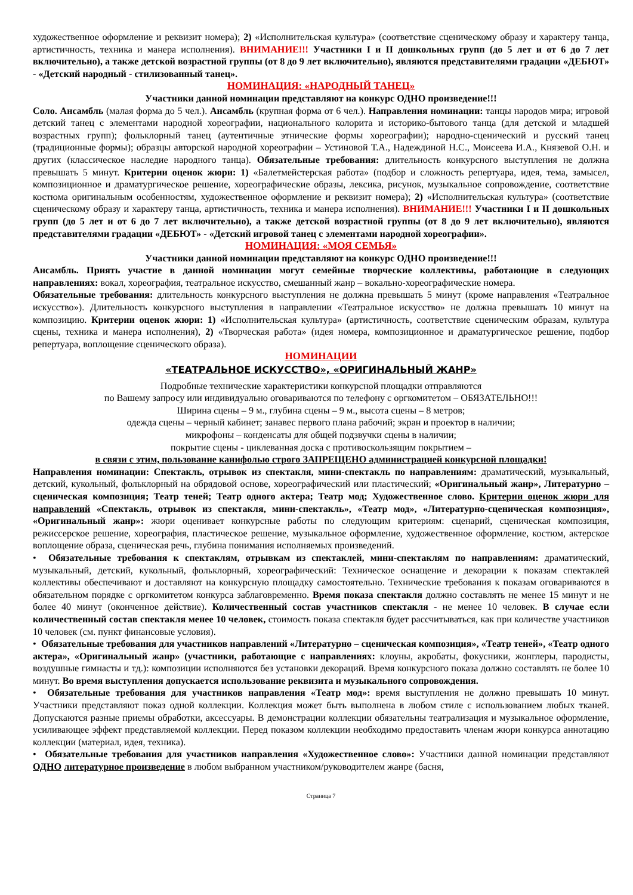художественное оформление и реквизит номера); 2) «Исполнительская культура» (соответствие сценическому образу и характеру танца, артистичность, техника и манера исполнения). ВНИМАНИЕ!!! Участники I и II дошкольных групп (до 5 лет и от 6 до 7 лет включительно), а также детской возрастной группы (от 8 до 9 лет включительно), являются представителями градации «ДЕБЮТ» - «Детский народный - стилизованный танец».
НОМИНАЦИЯ: «НАРОДНЫЙ ТАНЕЦ»
Участники данной номинации представляют на конкурс ОДНО произведение!!!
Соло. Ансамбль (малая форма до 5 чел.). Ансамбль (крупная форма от 6 чел.). Направления номинации: танцы народов мира; игровой детский танец с элементами народной хореографии, национального колорита и историко-бытового танца (для детской и младшей возрастных групп); фольклорный танец (аутентичные этнические формы хореографии); народно-сценический и русский танец (традиционные формы); образцы авторской народной хореографии – Устиновой Т.А., Надеждиной Н.С., Моисеева И.А., Князевой О.Н. и других (классическое наследие народного танца). Обязательные требования: длительность конкурсного выступления не должна превышать 5 минут. Критерии оценок жюри: 1) «Балетмейстерская работа» (подбор и сложность репертуара, идея, тема, замысел, композиционное и драматургическое решение, хореографические образы, лексика, рисунок, музыкальное сопровождение, соответствие костюма оригинальным особенностям, художественное оформление и реквизит номера); 2) «Исполнительская культура» (соответствие сценическому образу и характеру танца, артистичность, техника и манера исполнения). ВНИМАНИЕ!!! Участники I и II дошкольных групп (до 5 лет и от 6 до 7 лет включительно), а также детской возрастной группы (от 8 до 9 лет включительно), являются представителями градации «ДЕБЮТ» - «Детский игровой танец с элементами народной хореографии».
НОМИНАЦИЯ: «МОЯ СЕМЬЯ»
Участники данной номинации представляют на конкурс ОДНО произведение!!!
Ансамбль. Приять участие в данной номинации могут семейные творческие коллективы, работающие в следующих направлениях: вокал, хореография, театральное искусство, смешанный жанр – вокально-хореографические номера.
Обязательные требования: длительность конкурсного выступления не должна превышать 5 минут (кроме направления «Театральное искусство»). Длительность конкурсного выступления в направлении «Театральное искусство» не должна превышать 10 минут на композицию. Критерии оценок жюри: 1) «Исполнительская культура» (артистичность, соответствие сценическим образам, культура сцены, техника и манера исполнения), 2) «Творческая работа» (идея номера, композиционное и драматургическое решение, подбор репертуара, воплощение сценического образа).
НОМИНАЦИИ
«ТЕАТРАЛЬНОЕ ИСКУССТВО», «ОРИГИНАЛЬНЫЙ ЖАНР»
Подробные технические характеристики конкурсной площадки отправляются
по Вашему запросу или индивидуально оговариваются по телефону с оргкомитетом – ОБЯЗАТЕЛЬНО!!!
Ширина сцены – 9 м., глубина сцены – 9 м., высота сцены – 8 метров;
одежда сцены – черный кабинет; занавес первого плана рабочий; экран и проектор в наличии;
микрофоны – конденсаты для общей подзвучки сцены в наличии;
покрытие сцены - циклеванная доска с противоскользящим покрытием –
в связи с этим, пользование канифолью строго ЗАПРЕЩЕНО администрацией конкурсной площадки!
Направления номинации: Спектакль, отрывок из спектакля, мини-спектакль по направлениям: драматический, музыкальный, детский, кукольный, фольклорный на обрядовой основе, хореографический или пластический; «Оригинальный жанр», Литературно – сценическая композиция; Театр теней; Театр одного актера; Театр мод; Художественное слово. Критерии оценок жюри для направлений «Спектакль, отрывок из спектакля, мини-спектакль», «Театр мод», «Литературно-сценическая композиция», «Оригинальный жанр»: жюри оценивает конкурсные работы по следующим критериям: сценарий, сценическая композиция, режиссерское решение, хореография, пластическое решение, музыкальное оформление, художественное оформление, костюм, актерское воплощение образа, сценическая речь, глубина понимания исполняемых произведений.
• Обязательные требования к спектаклям, отрывкам из спектаклей, мини-спектаклям по направлениям: драматический, музыкальный, детский, кукольный, фольклорный, хореографический: Техническое оснащение и декорации к показам спектаклей коллективы обеспечивают и доставляют на конкурсную площадку самостоятельно. Технические требования к показам оговариваются в обязательном порядке с оргкомитетом конкурса заблаговременно. Время показа спектакля должно составлять не менее 15 минут и не более 40 минут (оконченное действие). Количественный состав участников спектакля - не менее 10 человек. В случае если количественный состав спектакля менее 10 человек, стоимость показа спектакля будет рассчитываться, как при количестве участников 10 человек (см. пункт финансовые условия).
• Обязательные требования для участников направлений «Литературно – сценическая композиция», «Театр теней», «Театр одного актера», «Оригинальный жанр» (участники, работающие с направлениях: клоуны, акробаты, фокусники, жонглеры, пародисты, воздушные гимнасты и тд.): композиции исполняются без установки декораций. Время конкурсного показа должно составлять не более 10 минут. Во время выступления допускается использование реквизита и музыкального сопровождения.
• Обязательные требования для участников направления «Театр мод»: время выступления не должно превышать 10 минут. Участники представляют показ одной коллекции. Коллекция может быть выполнена в любом стиле с использованием любых тканей. Допускаются разные приемы обработки, аксессуары. В демонстрации коллекции обязательны театрализация и музыкальное оформление, усиливающее эффект представляемой коллекции. Перед показом коллекции необходимо предоставить членам жюри конкурса аннотацию коллекции (материал, идея, техника).
• Обязательные требования для участников направления «Художественное слово»: Участники данной номинации представляют ОДНО литературное произведение в любом выбранном участником/руководителем жанре (басня,
Страница 7